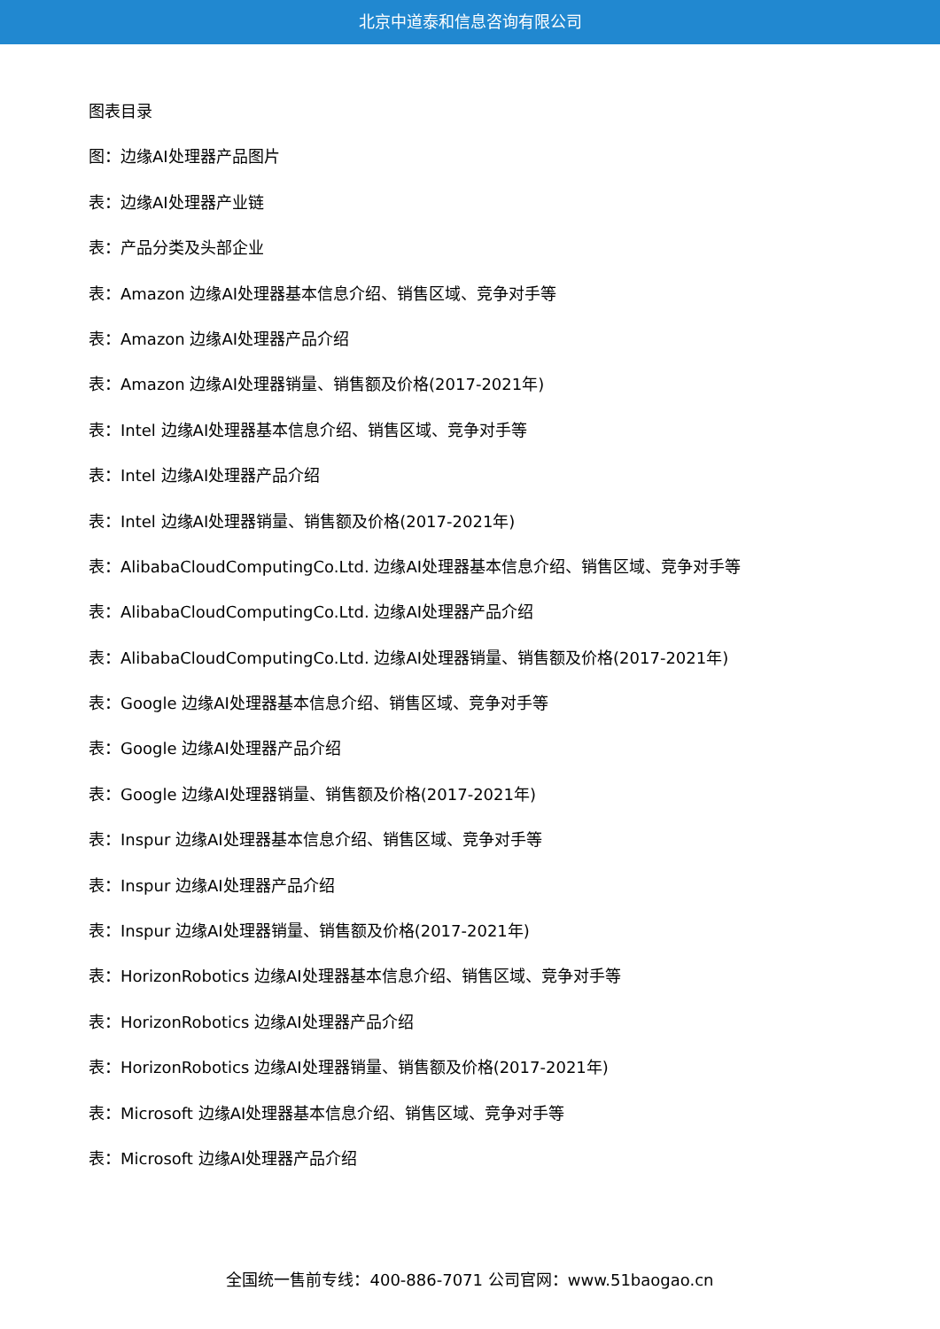北京中道泰和信息咨询有限公司
图表目录
图：边缘AI处理器产品图片
表：边缘AI处理器产业链
表：产品分类及头部企业
表：Amazon 边缘AI处理器基本信息介绍、销售区域、竞争对手等
表：Amazon 边缘AI处理器产品介绍
表：Amazon 边缘AI处理器销量、销售额及价格(2017-2021年)
表：Intel 边缘AI处理器基本信息介绍、销售区域、竞争对手等
表：Intel 边缘AI处理器产品介绍
表：Intel 边缘AI处理器销量、销售额及价格(2017-2021年)
表：AlibabaCloudComputingCo.Ltd. 边缘AI处理器基本信息介绍、销售区域、竞争对手等
表：AlibabaCloudComputingCo.Ltd. 边缘AI处理器产品介绍
表：AlibabaCloudComputingCo.Ltd. 边缘AI处理器销量、销售额及价格(2017-2021年)
表：Google 边缘AI处理器基本信息介绍、销售区域、竞争对手等
表：Google 边缘AI处理器产品介绍
表：Google 边缘AI处理器销量、销售额及价格(2017-2021年)
表：Inspur 边缘AI处理器基本信息介绍、销售区域、竞争对手等
表：Inspur 边缘AI处理器产品介绍
表：Inspur 边缘AI处理器销量、销售额及价格(2017-2021年)
表：HorizonRobotics 边缘AI处理器基本信息介绍、销售区域、竞争对手等
表：HorizonRobotics 边缘AI处理器产品介绍
表：HorizonRobotics 边缘AI处理器销量、销售额及价格(2017-2021年)
表：Microsoft 边缘AI处理器基本信息介绍、销售区域、竞争对手等
表：Microsoft 边缘AI处理器产品介绍
全国统一售前专线：400-886-7071 公司官网：www.51baogao.cn